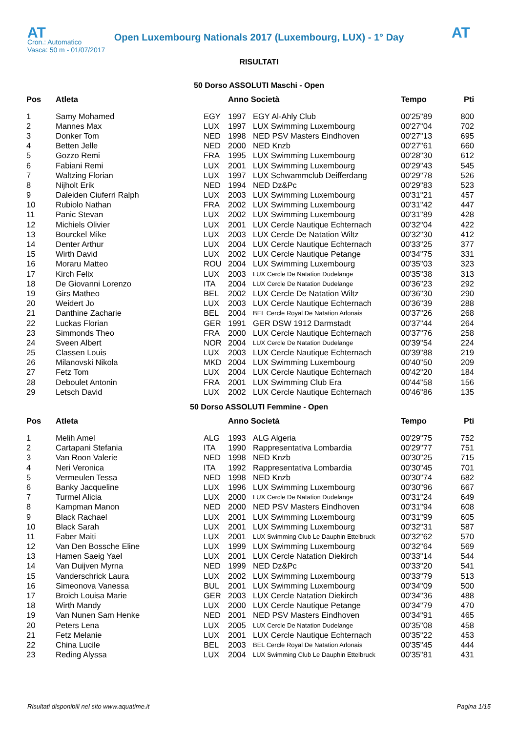AT
Open Luxembourg Nationals 2017 (Luxembourg, LUX) - 1° Day
AT
Cron.: Automatico
Vasca: 50 m - 01/07/2017
RISULTATI
50 Dorso ASSOLUTI Maschi - Open
| Pos | Atleta | | Anno Società | | Tempo | Pti |
| --- | --- | --- | --- | --- | --- | --- |
| 1 | Samy Mohamed | EGY | 1997 | EGY Al-Ahly Club | 00'25"89 | 800 |
| 2 | Mannes Max | LUX | 1997 | LUX Swimming Luxembourg | 00'27"04 | 702 |
| 3 | Donker Tom | NED | 1998 | NED PSV Masters Eindhoven | 00'27"13 | 695 |
| 4 | Betten Jelle | NED | 2000 | NED Knzb | 00'27"61 | 660 |
| 5 | Gozzo Remi | FRA | 1995 | LUX Swimming Luxembourg | 00'28"30 | 612 |
| 6 | Fabiani Remi | LUX | 2001 | LUX Swimming Luxembourg | 00'29"43 | 545 |
| 7 | Waltzing Florian | LUX | 1997 | LUX Schwammclub Deifferdang | 00'29"78 | 526 |
| 8 | Nijholt Erik | NED | 1994 | NED Dz&Pc | 00'29"83 | 523 |
| 9 | Daleiden Ciuferri Ralph | LUX | 2003 | LUX Swimming Luxembourg | 00'31"21 | 457 |
| 10 | Rubiolo Nathan | FRA | 2002 | LUX Swimming Luxembourg | 00'31"42 | 447 |
| 11 | Panic Stevan | LUX | 2002 | LUX Swimming Luxembourg | 00'31"89 | 428 |
| 12 | Michiels Olivier | LUX | 2001 | LUX Cercle Nautique Echternach | 00'32"04 | 422 |
| 13 | Bourckel Mike | LUX | 2003 | LUX Cercle De Natation Wiltz | 00'32"30 | 412 |
| 14 | Denter Arthur | LUX | 2004 | LUX Cercle Nautique Echternach | 00'33"25 | 377 |
| 15 | Wirth David | LUX | 2002 | LUX Cercle Nautique Petange | 00'34"75 | 331 |
| 16 | Moraru Matteo | ROU | 2004 | LUX Swimming Luxembourg | 00'35"03 | 323 |
| 17 | Kirch Felix | LUX | 2003 | LUX Cercle De Natation Dudelange | 00'35"38 | 313 |
| 18 | De Giovanni Lorenzo | ITA | 2004 | LUX Cercle De Natation Dudelange | 00'36"23 | 292 |
| 19 | Girs Matheo | BEL | 2002 | LUX Cercle De Natation Wiltz | 00'36"30 | 290 |
| 20 | Weidert Jo | LUX | 2003 | LUX Cercle Nautique Echternach | 00'36"39 | 288 |
| 21 | Danthine Zacharie | BEL | 2004 | BEL Cercle Royal De Natation Arlonais | 00'37"26 | 268 |
| 22 | Luckas Florian | GER | 1991 | GER DSW 1912 Darmstadt | 00'37"44 | 264 |
| 23 | Simmonds Theo | FRA | 2000 | LUX Cercle Nautique Echternach | 00'37"76 | 258 |
| 24 | Sveen Albert | NOR | 2004 | LUX Cercle De Natation Dudelange | 00'39"54 | 224 |
| 25 | Classen Louis | LUX | 2003 | LUX Cercle Nautique Echternach | 00'39"88 | 219 |
| 26 | Milanovski Nikola | MKD | 2004 | LUX Swimming Luxembourg | 00'40"50 | 209 |
| 27 | Fetz Tom | LUX | 2004 | LUX Cercle Nautique Echternach | 00'42"20 | 184 |
| 28 | Deboulet Antonin | FRA | 2001 | LUX Swimming Club Era | 00'44"58 | 156 |
| 29 | Letsch David | LUX | 2002 | LUX Cercle Nautique Echternach | 00'46"86 | 135 |
50 Dorso ASSOLUTI Femmine - Open
| Pos | Atleta | | Anno Società | | Tempo | Pti |
| --- | --- | --- | --- | --- | --- | --- |
| 1 | Melih Amel | ALG | 1993 | ALG Algeria | 00'29"75 | 752 |
| 2 | Cartapani Stefania | ITA | 1990 | Rappresentativa Lombardia | 00'29"77 | 751 |
| 3 | Van Roon Valerie | NED | 1998 | NED Knzb | 00'30"25 | 715 |
| 4 | Neri Veronica | ITA | 1992 | Rappresentativa Lombardia | 00'30"45 | 701 |
| 5 | Vermeulen Tessa | NED | 1998 | NED Knzb | 00'30"74 | 682 |
| 6 | Banky Jacqueline | LUX | 1996 | LUX Swimming Luxembourg | 00'30"96 | 667 |
| 7 | Turmel Alicia | LUX | 2000 | LUX Cercle De Natation Dudelange | 00'31"24 | 649 |
| 8 | Kampman Manon | NED | 2000 | NED PSV Masters Eindhoven | 00'31"94 | 608 |
| 9 | Black Rachael | LUX | 2001 | LUX Swimming Luxembourg | 00'31"99 | 605 |
| 10 | Black Sarah | LUX | 2001 | LUX Swimming Luxembourg | 00'32"31 | 587 |
| 11 | Faber Maiti | LUX | 2001 | LUX Swimming Club Le Dauphin Ettelbruck | 00'32"62 | 570 |
| 12 | Van Den Bossche Eline | LUX | 1999 | LUX Swimming Luxembourg | 00'32"64 | 569 |
| 13 | Hamen Saeig Yael | LUX | 2001 | LUX Cercle Natation Diekirch | 00'33"14 | 544 |
| 14 | Van Duijven Myrna | NED | 1999 | NED Dz&Pc | 00'33"20 | 541 |
| 15 | Vanderschrick Laura | LUX | 2002 | LUX Swimming Luxembourg | 00'33"79 | 513 |
| 16 | Simeonova Vanessa | BUL | 2001 | LUX Swimming Luxembourg | 00'34"09 | 500 |
| 17 | Broich Louisa Marie | GER | 2003 | LUX Cercle Natation Diekirch | 00'34"36 | 488 |
| 18 | Wirth Mandy | LUX | 2000 | LUX Cercle Nautique Petange | 00'34"79 | 470 |
| 19 | Van Nunen Sam Henke | NED | 2001 | NED PSV Masters Eindhoven | 00'34"91 | 465 |
| 20 | Peters Lena | LUX | 2005 | LUX Cercle De Natation Dudelange | 00'35"08 | 458 |
| 21 | Fetz Melanie | LUX | 2001 | LUX Cercle Nautique Echternach | 00'35"22 | 453 |
| 22 | China Lucile | BEL | 2003 | BEL Cercle Royal De Natation Arlonais | 00'35"45 | 444 |
| 23 | Reding Alyssa | LUX | 2004 | LUX Swimming Club Le Dauphin Ettelbruck | 00'35"81 | 431 |
Risultati disponibili nel sito www.aquatime.it Pagina 1/15